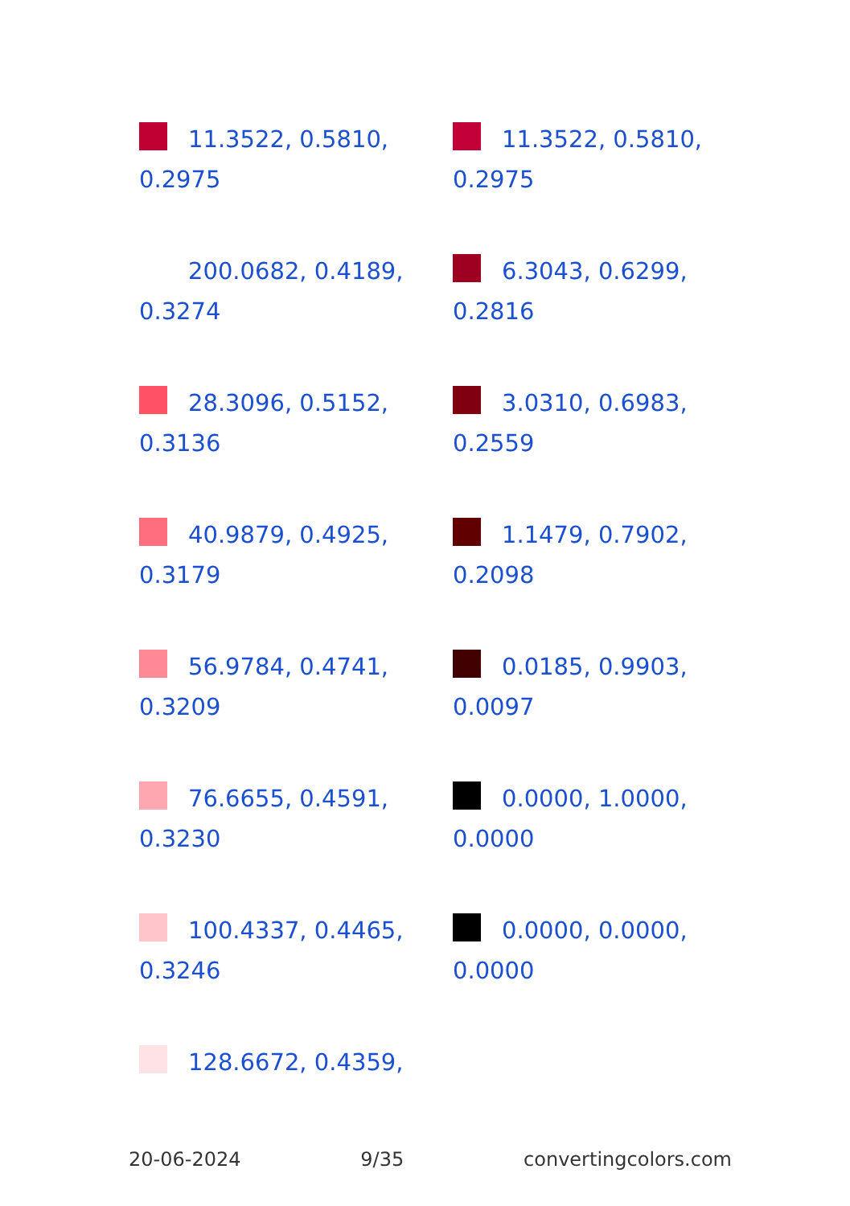11.3522, 0.5810,
0.2975
11.3522, 0.5810,
0.2975
200.0682, 0.4189,
0.3274
6.3043, 0.6299,
0.2816
28.3096, 0.5152,
0.3136
3.0310, 0.6983,
0.2559
40.9879, 0.4925,
0.3179
1.1479, 0.7902,
0.2098
56.9784, 0.4741,
0.3209
0.0185, 0.9903,
0.0097
76.6655, 0.4591,
0.3230
0.0000, 1.0000,
0.0000
100.4337, 0.4465,
0.3246
0.0000, 0.0000,
0.0000
128.6672, 0.4359,
20-06-2024 9/35 convertingcolors.com